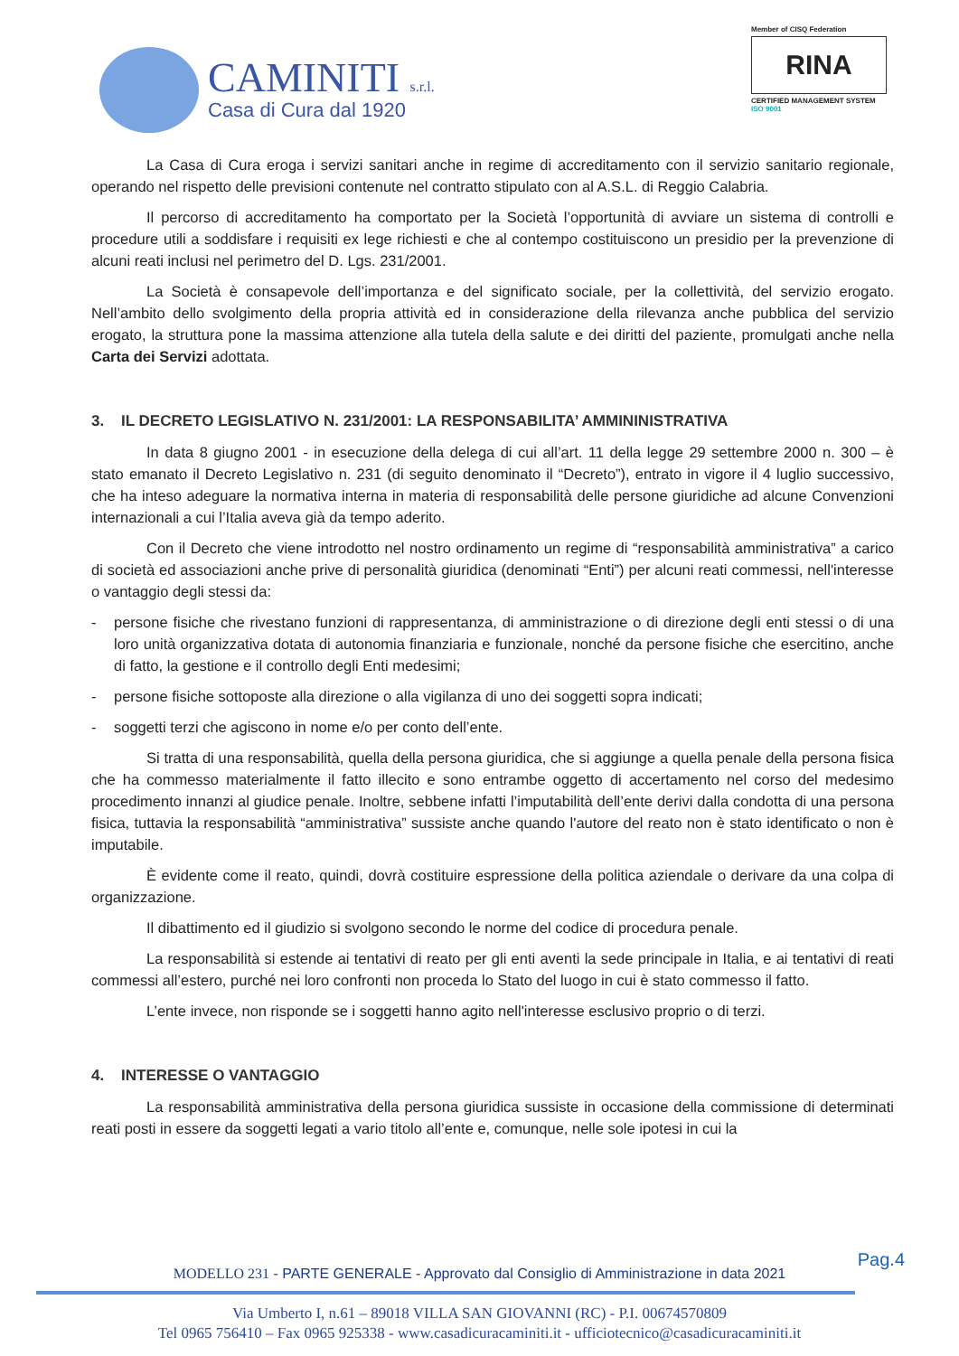CAMINITI s.r.l.
Casa di Cura dal 1920
Member of CISQ Federation
RINA
CERTIFIED MANAGEMENT SYSTEM
ISO 9001
La Casa di Cura eroga i servizi sanitari anche in regime di accreditamento con il servizio sanitario regionale, operando nel rispetto delle previsioni contenute nel contratto stipulato con al A.S.L. di Reggio Calabria.
Il percorso di accreditamento ha comportato per la Società l’opportunità di avviare un sistema di controlli e procedure utili a soddisfare i requisiti ex lege richiesti e che al contempo costituiscono un presidio per la prevenzione di alcuni reati inclusi nel perimetro del D. Lgs. 231/2001.
La Società è consapevole dell’importanza e del significato sociale, per la collettività, del servizio erogato. Nell’ambito dello svolgimento della propria attività ed in considerazione della rilevanza anche pubblica del servizio erogato, la struttura pone la massima attenzione alla tutela della salute e dei diritti del paziente, promulgati anche nella Carta dei Servizi adottata.
3. IL DECRETO LEGISLATIVO N. 231/2001: LA RESPONSABILITA’ AMMININISTRATIVA
In data 8 giugno 2001 - in esecuzione della delega di cui all’art. 11 della legge 29 settembre 2000 n. 300 – è stato emanato il Decreto Legislativo n. 231 (di seguito denominato il “Decreto”), entrato in vigore il 4 luglio successivo, che ha inteso adeguare la normativa interna in materia di responsabilità delle persone giuridiche ad alcune Convenzioni internazionali a cui l’Italia aveva già da tempo aderito.
Con il Decreto che viene introdotto nel nostro ordinamento un regime di “responsabilità amministrativa” a carico di società ed associazioni anche prive di personalità giuridica (denominati “Enti”) per alcuni reati commessi, nell'interesse o vantaggio degli stessi da:
- persone fisiche che rivestano funzioni di rappresentanza, di amministrazione o di direzione degli enti stessi o di una loro unità organizzativa dotata di autonomia finanziaria e funzionale, nonché da persone fisiche che esercitino, anche di fatto, la gestione e il controllo degli Enti medesimi;
- persone fisiche sottoposte alla direzione o alla vigilanza di uno dei soggetti sopra indicati;
- soggetti terzi che agiscono in nome e/o per conto dell’ente.
Si tratta di una responsabilità, quella della persona giuridica, che si aggiunge a quella penale della persona fisica che ha commesso materialmente il fatto illecito e sono entrambe oggetto di accertamento nel corso del medesimo procedimento innanzi al giudice penale. Inoltre, sebbene infatti l’imputabilità dell’ente derivi dalla condotta di una persona fisica, tuttavia la responsabilità “amministrativa” sussiste anche quando l'autore del reato non è stato identificato o non è imputabile.
È evidente come il reato, quindi, dovrà costituire espressione della politica aziendale o derivare da una colpa di organizzazione.
Il dibattimento ed il giudizio si svolgono secondo le norme del codice di procedura penale.
La responsabilità si estende ai tentativi di reato per gli enti aventi la sede principale in Italia, e ai tentativi di reati commessi all’estero, purché nei loro confronti non proceda lo Stato del luogo in cui è stato commesso il fatto.
L’ente invece, non risponde se i soggetti hanno agito nell'interesse esclusivo proprio o di terzi.
4. INTERESSE O VANTAGGIO
La responsabilità amministrativa della persona giuridica sussiste in occasione della commissione di determinati reati posti in essere da soggetti legati a vario titolo all’ente e, comunque, nelle sole ipotesi in cui la
Pag.4
MODELLO 231 - PARTE GENERALE - Approvato dal Consiglio di Amministrazione in data 2021
Via Umberto I, n.61 – 89018 VILLA SAN GIOVANNI (RC) - P.I. 00674570809
Tel 0965 756410 – Fax 0965 925338 - www.casadicuracaminiti.it - ufficiotecnico@casadicuracaminiti.it